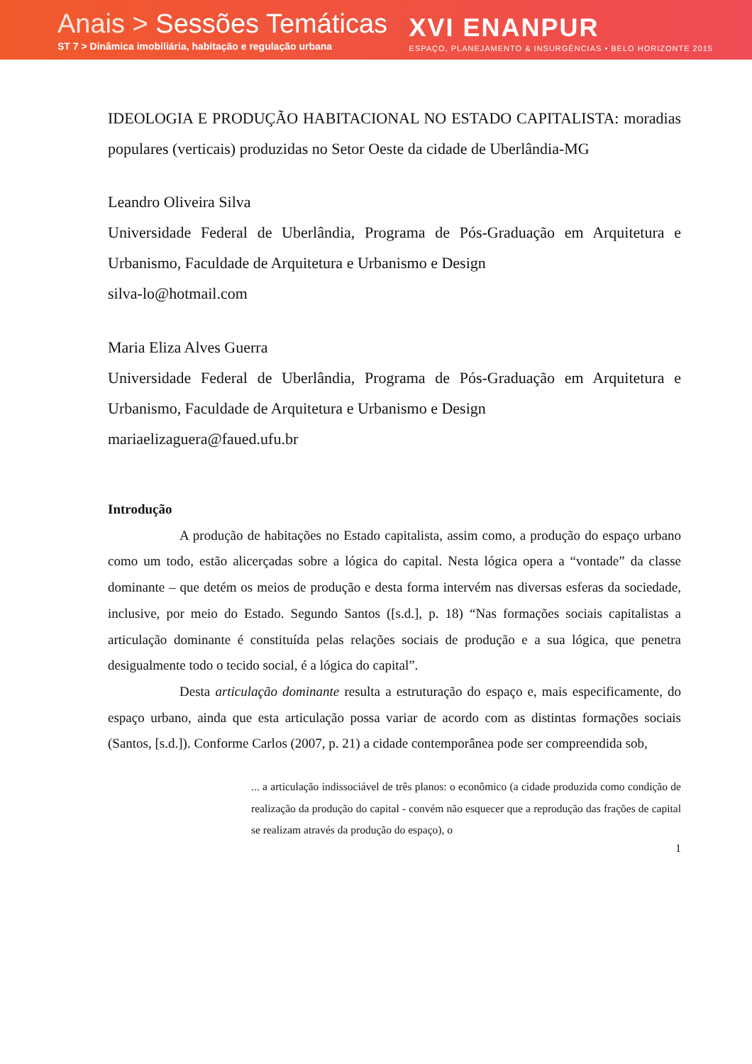Anais > Sessões Temáticas
ST 7 > Dinâmica imobiliária, habitação e regulação urbana
XVI ENANPUR
ESPAÇO, PLANEJAMENTO & INSURGÊNCIAS • BELO HORIZONTE 2015
IDEOLOGIA E PRODUÇÃO HABITACIONAL NO ESTADO CAPITALISTA: moradias populares (verticais) produzidas no Setor Oeste da cidade de Uberlândia-MG
Leandro Oliveira Silva
Universidade Federal de Uberlândia, Programa de Pós-Graduação em Arquitetura e Urbanismo, Faculdade de Arquitetura e Urbanismo e Design
silva-lo@hotmail.com
Maria Eliza Alves Guerra
Universidade Federal de Uberlândia, Programa de Pós-Graduação em Arquitetura e Urbanismo, Faculdade de Arquitetura e Urbanismo e Design
mariaelizaguera@faued.ufu.br
Introdução
A produção de habitações no Estado capitalista, assim como, a produção do espaço urbano como um todo, estão alicerçadas sobre a lógica do capital. Nesta lógica opera a “vontade” da classe dominante – que detém os meios de produção e desta forma intervém nas diversas esferas da sociedade, inclusive, por meio do Estado. Segundo Santos ([s.d.], p. 18) “Nas formações sociais capitalistas a articulação dominante é constituída pelas relações sociais de produção e a sua lógica, que penetra desigualmente todo o tecido social, é a lógica do capital”.
Desta articulação dominante resulta a estruturação do espaço e, mais especificamente, do espaço urbano, ainda que esta articulação possa variar de acordo com as distintas formações sociais (Santos, [s.d.]). Conforme Carlos (2007, p. 21) a cidade contemporânea pode ser compreendida sob,
... a articulação indissociável de três planos: o econômico (a cidade produzida como condição de realização da produção do capital - convém não esquecer que a reprodução das frações de capital se realizam através da produção do espaço), o
1